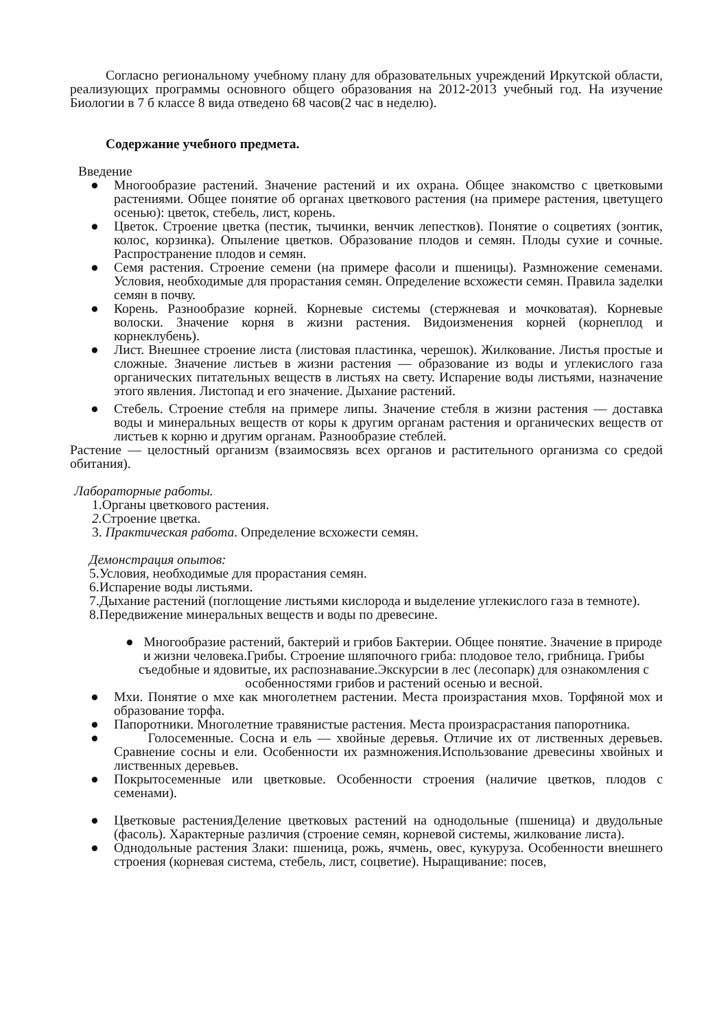Согласно региональному учебному плану для образовательных учреждений Иркутской области, реализующих программы основного общего образования на 2012-2013 учебный год. На изучение Биологии в 7 б классе 8 вида отведено 68 часов(2 час в неделю).
Содержание учебного предмета.
Введение
● Многообразие растений. Значение растений и их охрана. Общее знакомство с цветковыми растениями. Общее понятие об органах цветкового растения (на примере растения, цветущего осенью): цветок, стебель, лист, корень.
● Цветок. Строение цветка (пестик, тычинки, венчик лепестков). Понятие о соцветиях (зонтик, колос, корзинка). Опыление цветков. Образование плодов и семян. Плоды сухие и сочные. Распространение плодов и семян.
● Семя растения. Строение семени (на примере фасоли и пшеницы). Размножение семенами. Условия, необходимые для прорастания семян. Определение всхожести семян. Правила заделки семян в почву.
● Корень. Разнообразие корней. Корневые системы (стержневая и мочковатая). Корневые волоски. Значение корня в жизни растения. Видоизменения корней (корнеплод и корнеклубень).
● Лист. Внешнее строение листа (листовая пластинка, черешок). Жилкование. Листья простые и сложные. Значение листьев в жизни растения — образование из воды и углекислого газа органических питательных веществ в листьях на свету. Испарение воды листьями, назначение этого явления. Листопад и его значение. Дыхание растений.
● Стебель. Строение стебля на примере липы. Значение стебля в жизни растения — доставка воды и минеральных веществ от коры к другим органам растения и органических веществ от листьев к корню и другим органам. Разнообразие стеблей.
Растение — целостный организм (взаимосвязь всех органов и растительного организма со средой обитания).
Лабораторные работы.
1.Органы цветкового растения.
2. Строение цветка.
3. Практическая работа. Определение всхожести семян.
Демонстрация опытов:
5.Условия, необходимые для прорастания семян.
6.Испарение воды листьями.
7.Дыхание растений (поглощение листьями кислорода и выделение углекислого газа в темноте).
8.Передвижение минеральных веществ и воды по древесине.
● Многообразие растений, бактерий и грибов Бактерии. Общее понятие. Значение в природе и жизни человека.Грибы. Строение шляпочного гриба: плодовое тело, грибница. Грибы съедобные и ядовитые, их распознавание.Экскурсии в лес (лесопарк) для ознакомления с особенностями грибов и растений осенью и весной.
● Мхи. Понятие о мхе как многолетнем растении. Места произрастания мхов. Торфяной мох и образование торфа.
● Папоротники. Многолетние травянистые растения. Места произрасрастания папоротника.
● Голосеменные. Сосна и ель — хвойные деревья. Отличие их от лиственных деревьев. Сравнение сосны и ели. Особенности их размножения.Использование древесины хвойных и лиственных деревьев.
● Покрытосеменные или цветковые. Особенности строения (наличие цветков, плодов с семенами).
● Цветковые растенияДеление цветковых растений на однодольные (пшеница) и двудольные (фасоль). Характерные различия (строение семян, корневой системы, жилкование листа).
● Однодольные растения Злаки: пшеница, рожь, ячмень, овес, кукуруза. Особенности внешнего строения (корневая система, стебель, лист, соцветие). Ныращивание: посев,